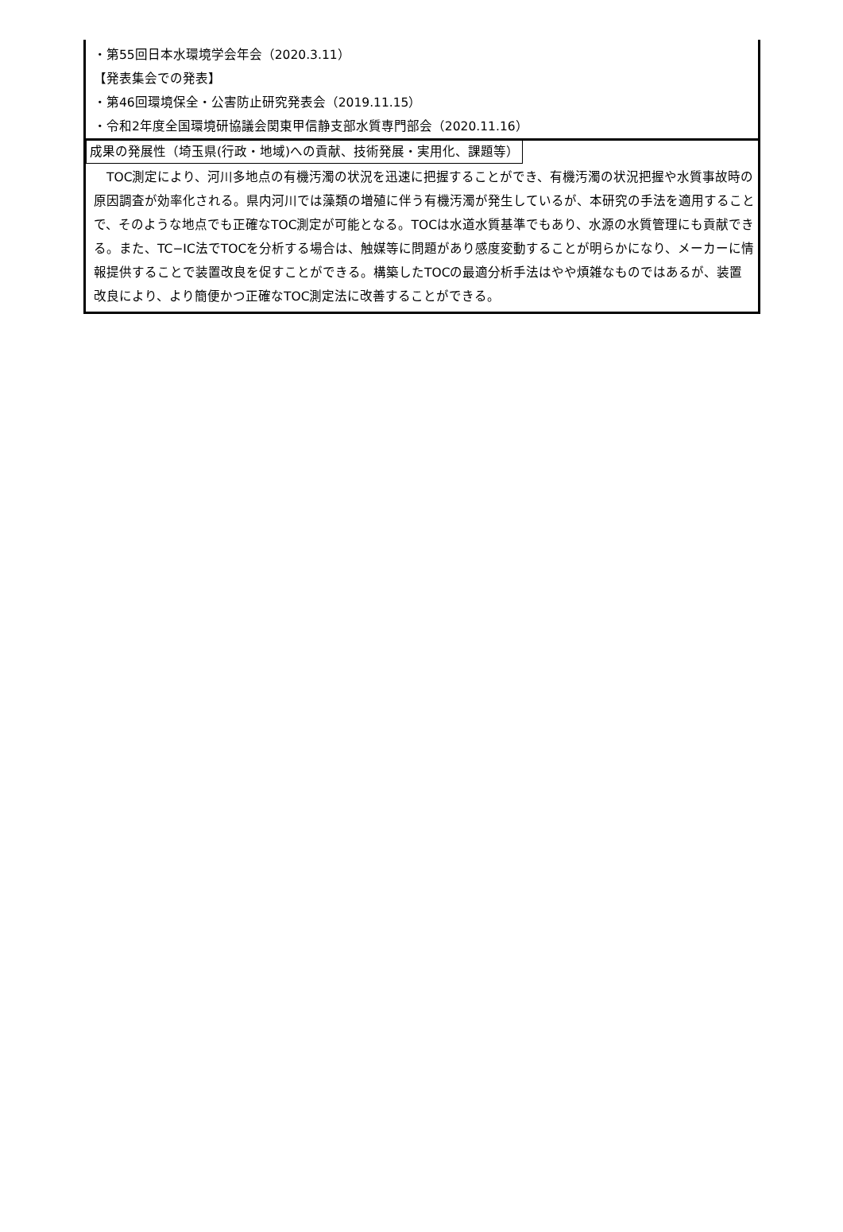・第55回日本水環境学会年会（2020.3.11）
【発表集会での発表】
・第46回環境保全・公害防止研究発表会（2019.11.15）
・令和2年度全国環境研協議会関東甲信静支部水質専門部会（2020.11.16）
成果の発展性（埼玉県(行政・地域)への貢献、技術発展・実用化、課題等）
　TOC測定により、河川多地点の有機汚濁の状況を迅速に把握することができ、有機汚濁の状況把握や水質事故時の原因調査が効率化される。県内河川では藻類の増殖に伴う有機汚濁が発生しているが、本研究の手法を適用することで、そのような地点でも正確なTOC測定が可能となる。TOCは水道水質基準でもあり、水源の水質管理にも貢献できる。また、TC−IC法でTOCを分析する場合は、触媒等に問題があり感度変動することが明らかになり、メーカーに情報提供することで装置改良を促すことができる。構築したTOCの最適分析手法はやや煩雑なものではあるが、装置改良により、より簡便かつ正確なTOC測定法に改善することができる。